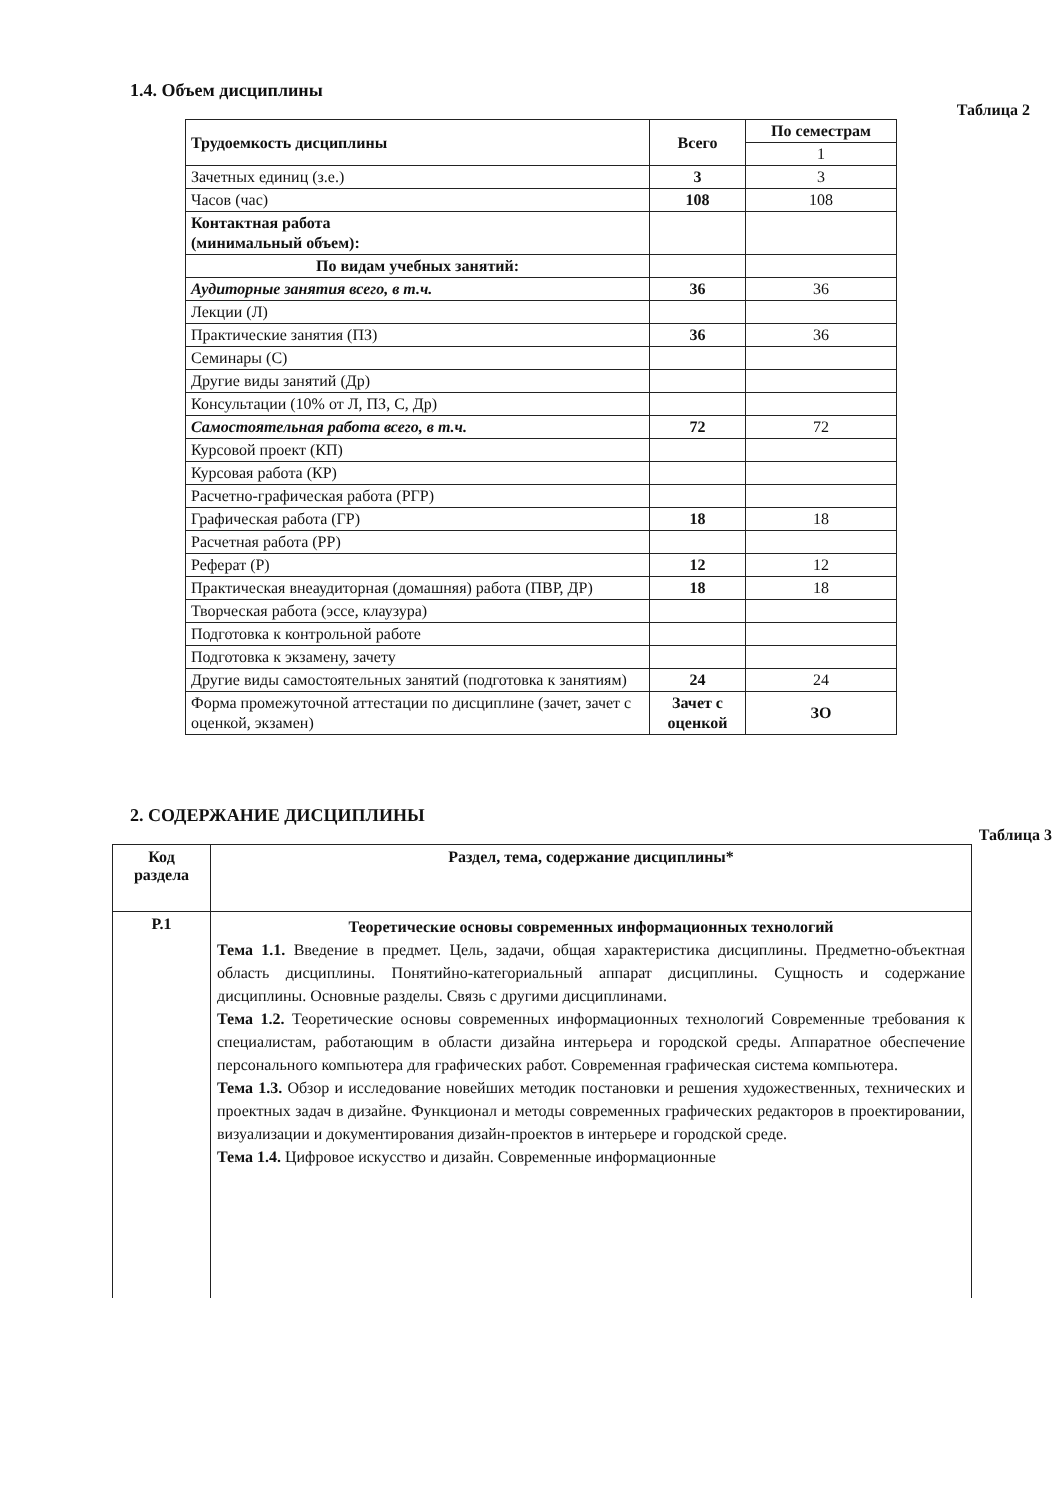1.4. Объем дисциплины
Таблица 2
| Трудоемкость дисциплины | Всего | По семестрам |
| --- | --- | --- |
| | | 1 |
| Зачетных единиц (з.е.) | 3 | 3 |
| Часов (час) | 108 | 108 |
| Контактная работа (минимальный объем): | | |
| По видам учебных занятий: | | |
| Аудиторные занятия всего, в т.ч. | 36 | 36 |
| Лекции (Л) | | |
| Практические занятия (ПЗ) | 36 | 36 |
| Семинары (С) | | |
| Другие виды занятий (Др) | | |
| Консультации (10% от Л, ПЗ, С, Др) | | |
| Самостоятельная работа всего, в т.ч. | 72 | 72 |
| Курсовой проект (КП) | | |
| Курсовая работа (КР) | | |
| Расчетно-графическая работа (РГР) | | |
| Графическая работа (ГР) | 18 | 18 |
| Расчетная работа (РР) | | |
| Реферат (Р) | 12 | 12 |
| Практическая внеаудиторная (домашняя) работа (ПВР, ДР) | 18 | 18 |
| Творческая работа (эссе, клаузура) | | |
| Подготовка к контрольной работе | | |
| Подготовка к экзамену, зачету | | |
| Другие виды самостоятельных занятий (подготовка к занятиям) | 24 | 24 |
| Форма промежуточной аттестации по дисциплине (зачет, зачет с оценкой, экзамен) | Зачет с оценкой | ЗО |
2. СОДЕРЖАНИЕ ДИСЦИПЛИНЫ
Таблица 3
| Код раздела | Раздел, тема, содержание дисциплины* |
| --- | --- |
| Р.1 | Теоретические основы современных информационных технологий Тема 1.1. Введение в предмет. Цель, задачи, общая характеристика дисциплины. Предметно-объектная область дисциплины. Понятийно-категориальный аппарат дисциплины. Сущность и содержание дисциплины. Основные разделы. Связь с другими дисциплинами. Тема 1.2. Теоретические основы современных информационных технологий Современные требования к специалистам, работающим в области дизайна интерьера и городской среды. Аппаратное обеспечение персонального компьютера для графических работ. Современная графическая система компьютера. Тема 1.3. Обзор и исследование новейших методик постановки и решения художественных, технических и проектных задач в дизайне. Функционал и методы современных графических редакторов в проектировании, визуализации и документирования дизайн-проектов в интерьере и городской среде. Тема 1.4. Цифровое искусство и дизайн. Современные информационные |